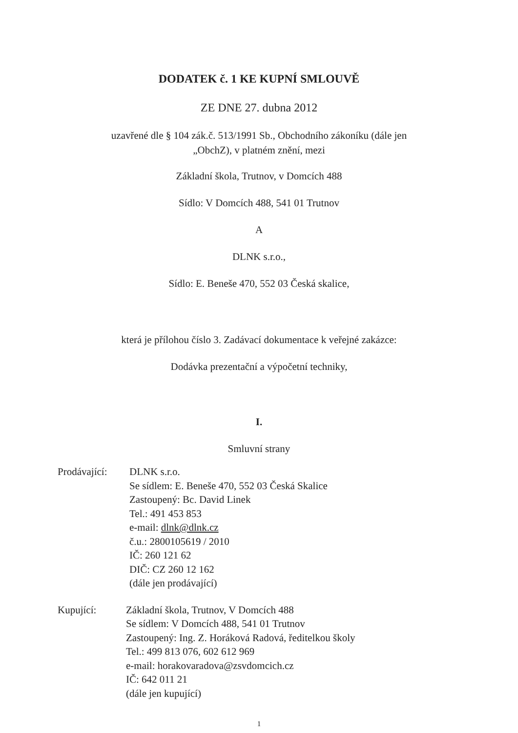DODATEK č. 1 KE KUPNÍ SMLOUVĚ
ZE DNE 27. dubna 2012
uzavřené dle § 104 zák.č. 513/1991 Sb., Obchodního zákoníku (dále jen
„ObchZ), v platném znění, mezi
Základní škola, Trutnov, v Domcích 488
Sídlo: V Domcích 488, 541 01 Trutnov
A
DLNK s.r.o.,
Sídlo: E. Beneše 470, 552 03 Česká skalice,
která je přílohou číslo 3. Zadávací dokumentace k veřejné zakázce:
Dodávka prezentační a výpočetní techniky,
I.
Smluvní strany
Prodávající:
DLNK s.r.o.
Se sídlem: E. Beneše 470, 552 03 Česká Skalice
Zastoupený: Bc. David Linek
Tel.: 491 453 853
e-mail: dlnk@dlnk.cz
č.u.: 2800105619 / 2010
IČ: 260 121 62
DIČ: CZ 260 12 162
(dále jen prodávající)
Kupující: Základní škola, Trutnov, V Domcích 488
Se sídlem: V Domcích 488, 541 01 Trutnov
Zastoupený: Ing. Z. Horáková Radová, ředitelkou školy
Tel.: 499 813 076, 602 612 969
e-mail: horakovaradova@zsvdomcich.cz
IČ: 642 011 21
(dále jen kupující)
1